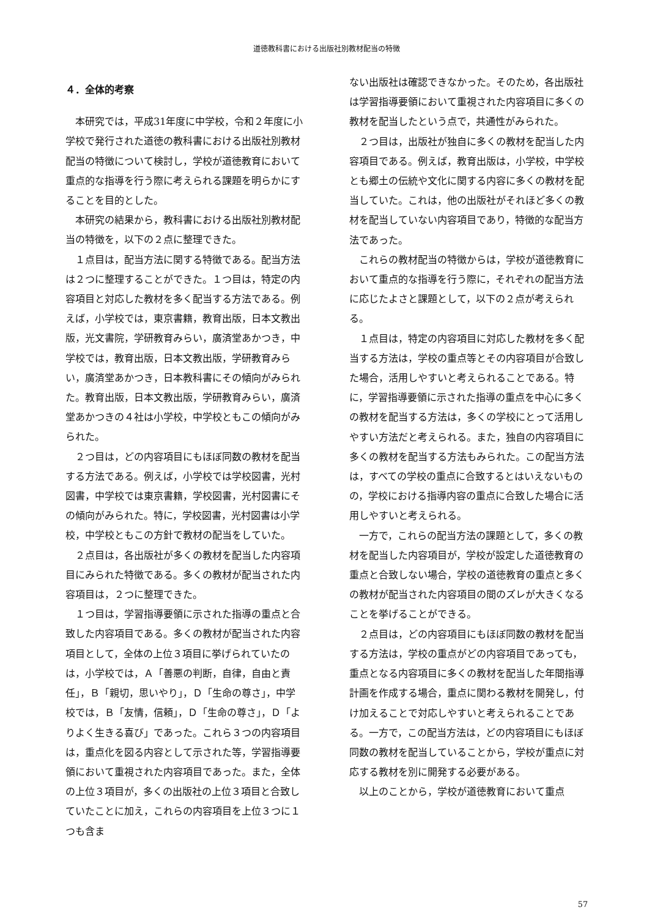道徳教科書における出版社別教材配当の特徴
４．全体的考察
本研究では，平成31年度に中学校，令和２年度に小学校で発行された道徳の教科書における出版社別教材配当の特徴について検討し，学校が道徳教育において重点的な指導を行う際に考えられる課題を明らかにすることを目的とした。
本研究の結果から，教科書における出版社別教材配当の特徴を，以下の２点に整理できた。
１点目は，配当方法に関する特徴である。配当方法は２つに整理することができた。１つ目は，特定の内容項目と対応した教材を多く配当する方法である。例えば，小学校では，東京書籍，教育出版，日本文教出版，光文書院，学研教育みらい，廣済堂あかつき，中学校では，教育出版，日本文教出版，学研教育みらい，廣済堂あかつき，日本教科書にその傾向がみられた。教育出版，日本文教出版，学研教育みらい，廣済堂あかつきの４社は小学校，中学校ともこの傾向がみられた。
２つ目は，どの内容項目にもほぼ同数の教材を配当する方法である。例えば，小学校では学校図書，光村図書，中学校では東京書籍，学校図書，光村図書にその傾向がみられた。特に，学校図書，光村図書は小学校，中学校ともこの方針で教材の配当をしていた。
２点目は，各出版社が多くの教材を配当した内容項目にみられた特徴である。多くの教材が配当された内容項目は，２つに整理できた。
１つ目は，学習指導要領に示された指導の重点と合致した内容項目である。多くの教材が配当された内容項目として，全体の上位３項目に挙げられていたのは，小学校では，Ａ「善悪の判断，自律，自由と責任」，Ｂ「親切，思いやり」，Ｄ「生命の尊さ」，中学校では，Ｂ「友情，信頼」，Ｄ「生命の尊さ」，Ｄ「よりよく生きる喜び」であった。これら３つの内容項目は，重点化を図る内容として示された等，学習指導要領において重視された内容項目であった。また，全体の上位３項目が，多くの出版社の上位３項目と合致していたことに加え，これらの内容項目を上位３つに１つも含ま
ない出版社は確認できなかった。そのため，各出版社は学習指導要領において重視された内容項目に多くの教材を配当したという点で，共通性がみられた。
２つ目は，出版社が独自に多くの教材を配当した内容項目である。例えば，教育出版は，小学校，中学校とも郷土の伝統や文化に関する内容に多くの教材を配当していた。これは，他の出版社がそれほど多くの教材を配当していない内容項目であり，特徴的な配当方法であった。
これらの教材配当の特徴からは，学校が道徳教育において重点的な指導を行う際に，それぞれの配当方法に応じたよさと課題として，以下の２点が考えられる。
１点目は，特定の内容項目に対応した教材を多く配当する方法は，学校の重点等とその内容項目が合致した場合，活用しやすいと考えられることである。特に，学習指導要領に示された指導の重点を中心に多くの教材を配当する方法は，多くの学校にとって活用しやすい方法だと考えられる。また，独自の内容項目に多くの教材を配当する方法もみられた。この配当方法は，すべての学校の重点に合致するとはいえないものの，学校における指導内容の重点に合致した場合に活用しやすいと考えられる。
一方で，これらの配当方法の課題として，多くの教材を配当した内容項目が，学校が設定した道徳教育の重点と合致しない場合，学校の道徳教育の重点と多くの教材が配当された内容項目の間のズレが大きくなることを挙げることができる。
２点目は，どの内容項目にもほぼ同数の教材を配当する方法は，学校の重点がどの内容項目であっても，重点となる内容項目に多くの教材を配当した年間指導計画を作成する場合，重点に関わる教材を開発し，付け加えることで対応しやすいと考えられることである。一方で，この配当方法は，どの内容項目にもほぼ同数の教材を配当していることから，学校が重点に対応する教材を別に開発する必要がある。
以上のことから，学校が道徳教育において重点
57